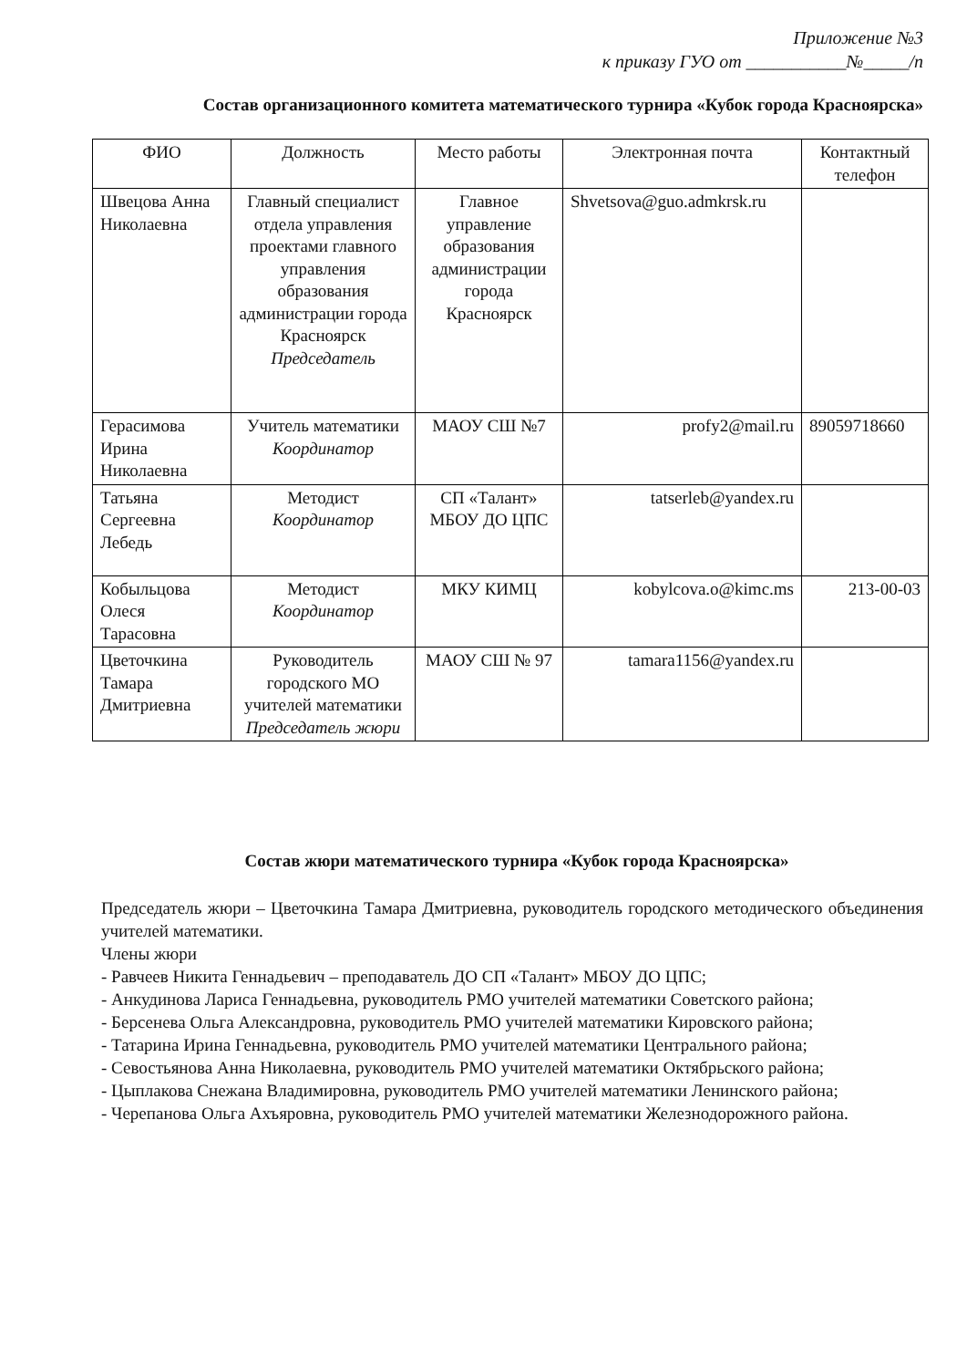Приложение №3
к приказу ГУО от ___________№_____/п
Состав организационного комитета математического турнира «Кубок города Красноярска»
| ФИО | Должность | Место работы | Электронная почта | Контактный телефон |
| --- | --- | --- | --- | --- |
| Швецова Анна Николаевна | Главный специалист отдела управления проектами главного управления образования администрации города Красноярск Председатель | Главное управление образования администрации города Красноярск | Shvetsova@guo.admkrsk.ru | |
| Герасимова Ирина Николаевна | Учитель математики Координатор | МАОУ СШ №7 | profy2@mail.ru | 89059718660 |
| Татьяна Сергеевна Лебедь | Методист Координатор | СП «Талант» МБОУ ДО ЦПС | tatserleb@yandex.ru | |
| Кобыльцова Олеся Тарасовна | Методист Координатор | МКУ КИМЦ | kobylcova.o@kimc.ms | 213-00-03 |
| Цветочкина Тамара Дмитриевна | Руководитель городского МО учителей математики Председатель жюри | МАОУ СШ № 97 | tamara1156@yandex.ru | |
Состав жюри математического турнира «Кубок города Красноярска»
Председатель жюри – Цветочкина Тамара Дмитриевна, руководитель городского методического объединения учителей математики.
Члены жюри
- Равчеев Никита Геннадьевич – преподаватель ДО СП «Талант» МБОУ ДО ЦПС;
- Анкудинова Лариса Геннадьевна, руководитель РМО учителей математики Советского района;
- Берсенева Ольга Александровна, руководитель РМО учителей математики Кировского района;
- Татарина Ирина Геннадьевна, руководитель РМО учителей математики Центрального района;
- Севостьянова Анна Николаевна, руководитель РМО учителей математики Октябрьского района;
- Цыплакова Снежана Владимировна, руководитель РМО учителей математики Ленинского района;
- Черепанова Ольга Ахъяровна, руководитель РМО учителей математики Железнодорожного района.